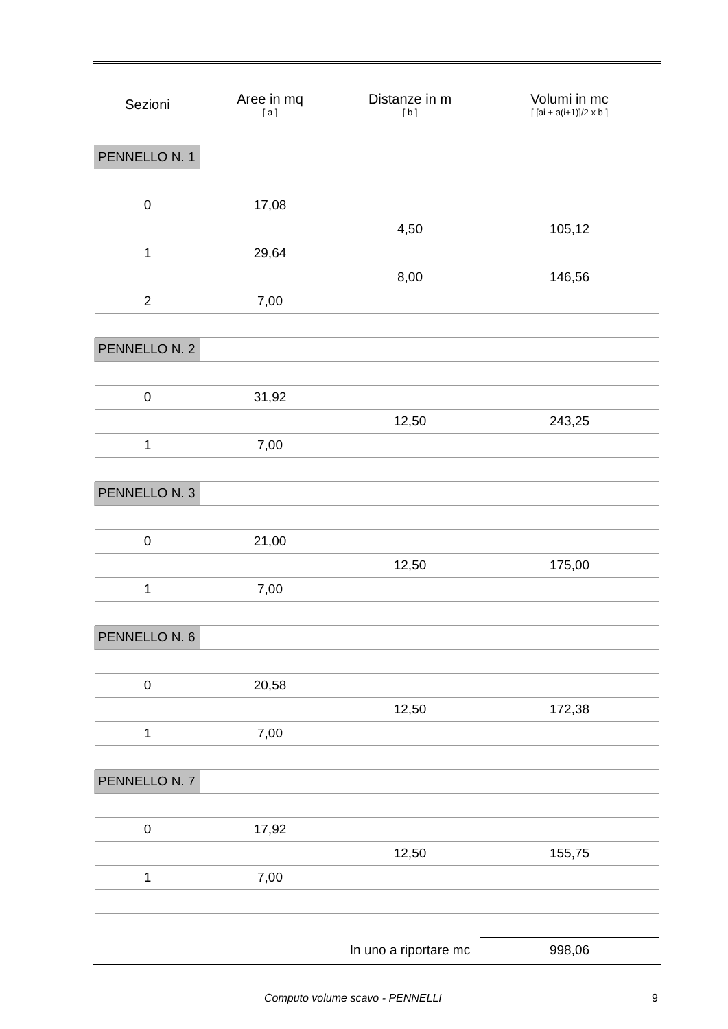| Sezioni | Aree in mq [ a ] | Distanze in m [ b ] | Volumi in mc [ [ai + a(i+1)]/2 x b ] |
| --- | --- | --- | --- |
| PENNELLO N. 1 | | | |
| 0 | 17,08 | | |
| | | 4,50 | 105,12 |
| 1 | 29,64 | | |
| | | 8,00 | 146,56 |
| 2 | 7,00 | | |
| PENNELLO N. 2 | | | |
| 0 | 31,92 | | |
| | | 12,50 | 243,25 |
| 1 | 7,00 | | |
| PENNELLO N. 3 | | | |
| 0 | 21,00 | | |
| | | 12,50 | 175,00 |
| 1 | 7,00 | | |
| PENNELLO N. 6 | | | |
| 0 | 20,58 | | |
| | | 12,50 | 172,38 |
| 1 | 7,00 | | |
| PENNELLO N. 7 | | | |
| 0 | 17,92 | | |
| | | 12,50 | 155,75 |
| 1 | 7,00 | | |
| | | In uno a riportare mc | 998,06 |
Computo volume scavo - PENNELLI 9